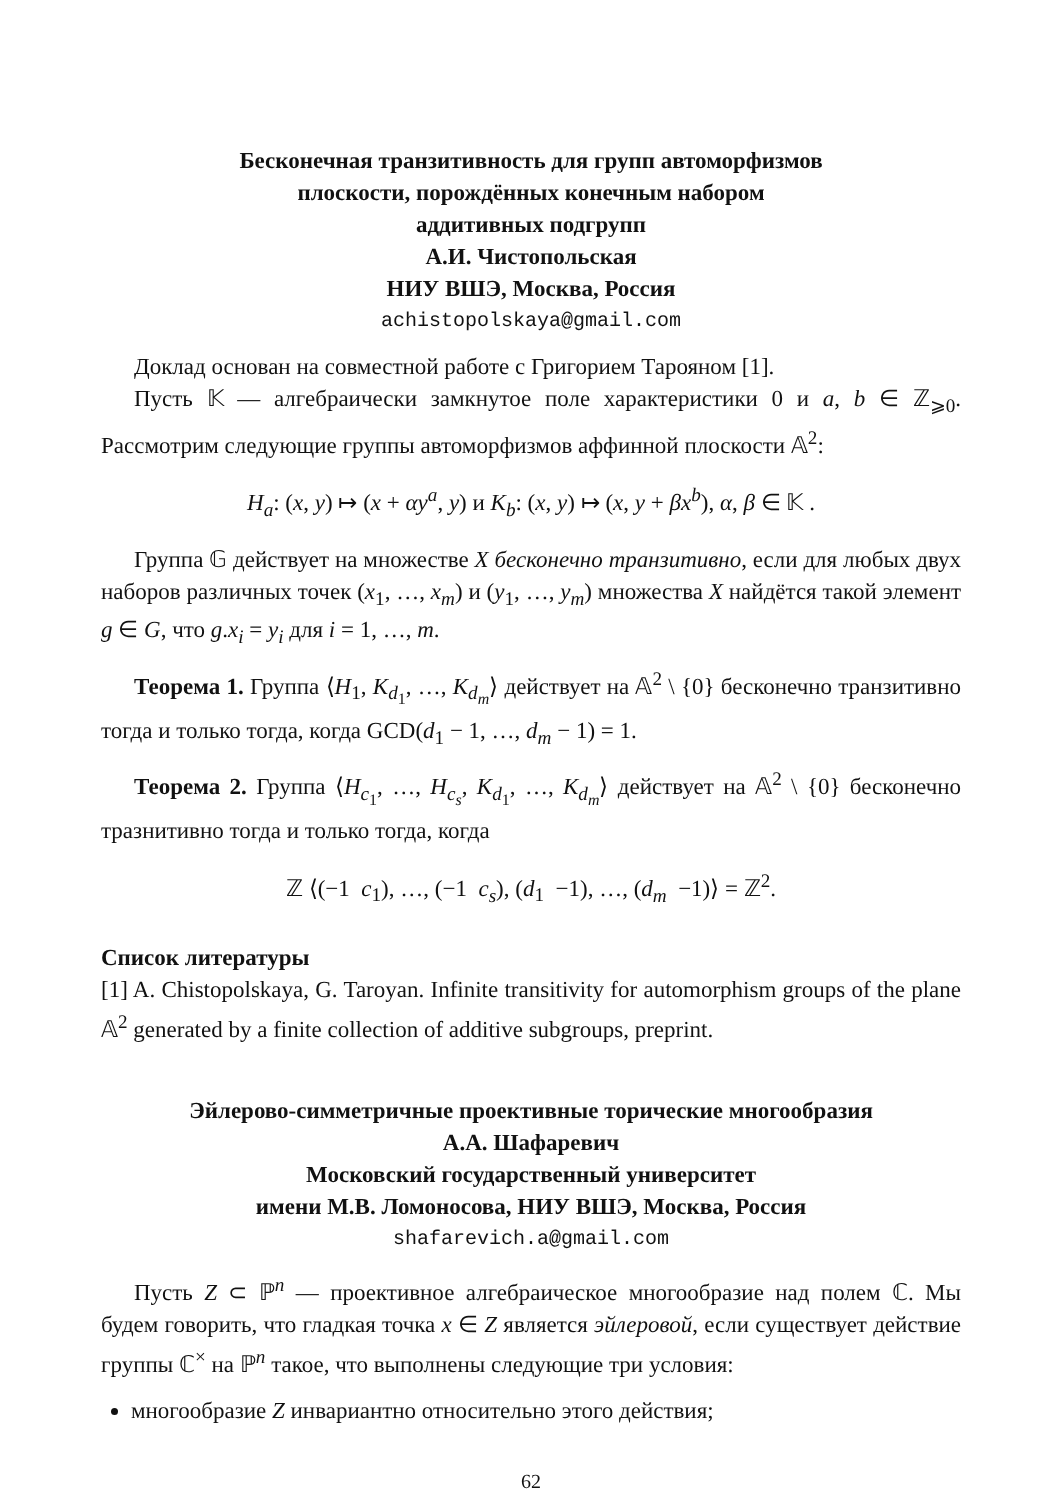Бесконечная транзитивность для групп автоморфизмов
плоскости, порождённых конечным набором
аддитивных подгрупп
А.И. Чистопольская
НИУ ВШЭ, Москва, Россия
achistopolskaya@gmail.com
Доклад основан на совместной работе с Григорием Тарояном [1].
Пусть 𝕂 — алгебраически замкнутое поле характеристики 0 и a, b ∈ ℤ<sub>⩾0</sub>. Рассмотрим следующие группы автоморфизмов аффинной плоскости 𝔸<sup>2</sup>:
H<sub>a</sub>: (x, y) ↦ (x + αy<sup>a</sup>, y) и K<sub>b</sub>: (x, y) ↦ (x, y + βx<sup>b</sup>), α, β ∈ 𝕂 .
Группа 𝔾 действует на множестве X бесконечно транзитивно, если для любых двух наборов различных точек (x<sub>1</sub>, …, x<sub>m</sub>) и (y<sub>1</sub>, …, y<sub>m</sub>) множества X найдётся такой элемент g ∈ G, что g.x<sub>i</sub> = y<sub>i</sub> для i = 1, …, m.
Теорема 1. Группа ⟨H<sub>1</sub>, K<sub>d<sub>1</sub></sub>, …, K<sub>d<sub>m</sub></sub>⟩ действует на 𝔸<sup>2</sup> \ {0} бесконечно транзитивно тогда и только тогда, когда GCD(d<sub>1</sub> − 1, …, d<sub>m</sub> − 1) = 1.
Теорема 2. Группа ⟨H<sub>c<sub>1</sub></sub>, …, H<sub>c<sub>s</sub></sub>, K<sub>d<sub>1</sub></sub>, …, K<sub>d<sub>m</sub></sub>⟩ действует на 𝔸<sup>2</sup> \ {0} бесконечно тразнитивно тогда и только тогда, когда
ℤ ⟨(−1 c<sub>1</sub>), …, (−1 c<sub>s</sub>), (d<sub>1</sub> −1), …, (d<sub>m</sub> −1)⟩ = ℤ<sup>2</sup>.
Список литературы
[1] A. Chistopolskaya, G. Taroyan. Infinite transitivity for automorphism groups of the plane 𝔸<sup>2</sup> generated by a finite collection of additive subgroups, preprint.
Эйлерово-симметричные проективные торические многообразия
А.А. Шафаревич
Московский государственный университет
имени М.В. Ломоносова, НИУ ВШЭ, Москва, Россия
shafarevich.a@gmail.com
Пусть Z ⊂ ℙ<sup>n</sup> — проективное алгебраическое многообразие над полем ℂ. Мы будем говорить, что гладкая точка x ∈ Z является эйлеровой, если существует действие группы ℂ<sup>×</sup> на ℙ<sup>n</sup> такое, что выполнены следующие три условия:
многообразие Z инвариантно относительно этого действия;
62